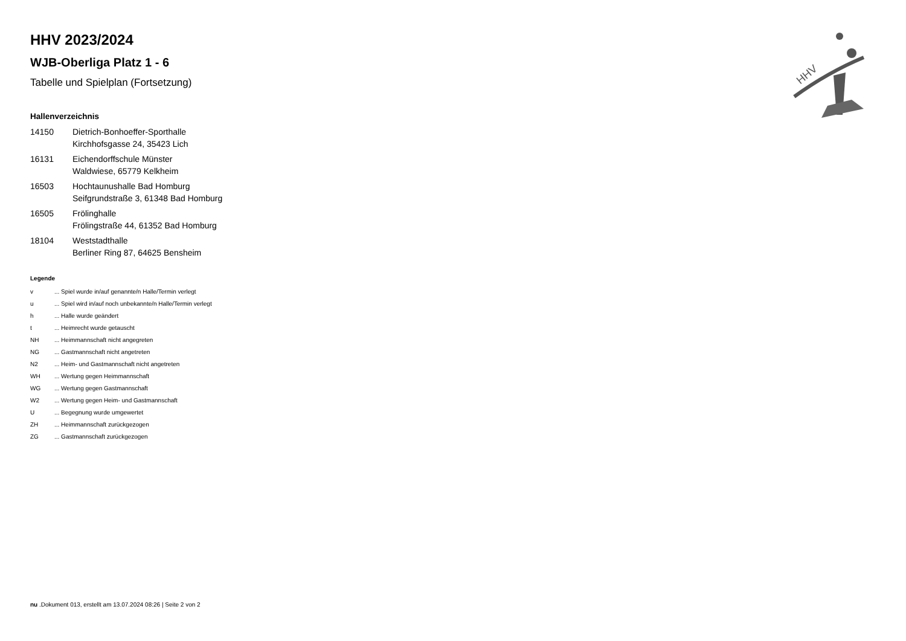HHV
HHV 2023/2024
WJB-Oberliga Platz 1 - 6
Tabelle und Spielplan (Fortsetzung)
Hallenverzeichnis
| 14150 | Dietrich-Bonhoeffer-Sporthalle Kirchhofsgasse 24, 35423 Lich |
| 16131 | Eichendorffschule Münster Waldwiese, 65779 Kelkheim |
| 16503 | Hochtaunushalle Bad Homburg Seifgrundstraße 3, 61348 Bad Homburg |
| 16505 | Frölinghalle Frölingstraße 44, 61352 Bad Homburg |
| 18104 | Weststadthalle Berliner Ring 87, 64625 Bensheim |
Legende
| v | ... Spiel wurde in/auf genannte/n Halle/Termin verlegt |
| u | ... Spiel wird in/auf noch unbekannte/n Halle/Termin verlegt |
| h | ... Halle wurde geändert |
| t | ... Heimrecht wurde getauscht |
| NH | ... Heimmannschaft nicht angegreten |
| NG | ... Gastmannschaft nicht angetreten |
| N2 | ... Heim- und Gastmannschaft nicht angetreten |
| WH | ... Wertung gegen Heimmannschaft |
| WG | ... Wertung gegen Gastmannschaft |
| W2 | ... Wertung gegen Heim- und Gastmannschaft |
| U | ... Begegnung wurde umgewertet |
| ZH | ... Heimmannschaft zurückgezogen |
| ZG | ... Gastmannschaft zurückgezogen |
nu .Dokument 013, erstellt am 13.07.2024 08:26 | Seite 2 von 2